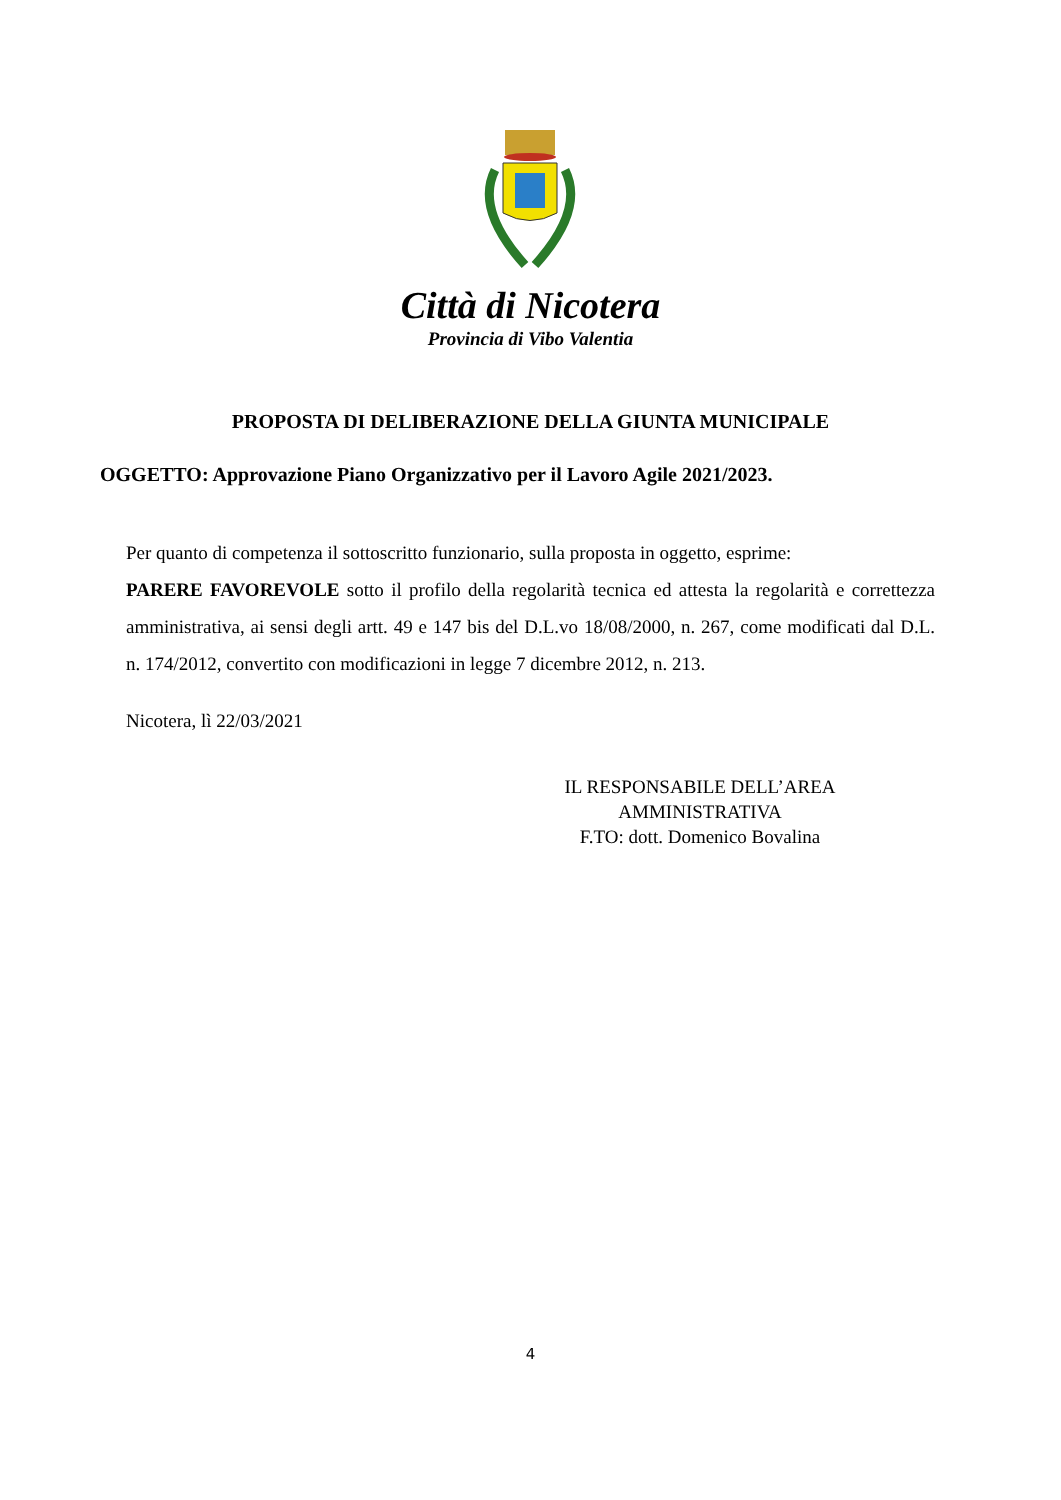Città di Nicotera
Provincia di Vibo Valentia
PROPOSTA DI DELIBERAZIONE DELLA GIUNTA MUNICIPALE
OGGETTO: Approvazione Piano Organizzativo per il Lavoro Agile 2021/2023.
Per quanto di competenza il sottoscritto funzionario, sulla proposta in oggetto, esprime:
PARERE FAVOREVOLE sotto il profilo della regolarità tecnica ed attesta la regolarità e correttezza amministrativa, ai sensi degli artt. 49 e 147 bis del D.L.vo 18/08/2000, n. 267, come modificati dal D.L. n. 174/2012, convertito con modificazioni in legge 7 dicembre 2012, n. 213.
Nicotera, lì 22/03/2021
IL RESPONSABILE DELL’AREA
AMMINISTRATIVA
F.TO: dott. Domenico Bovalina
4